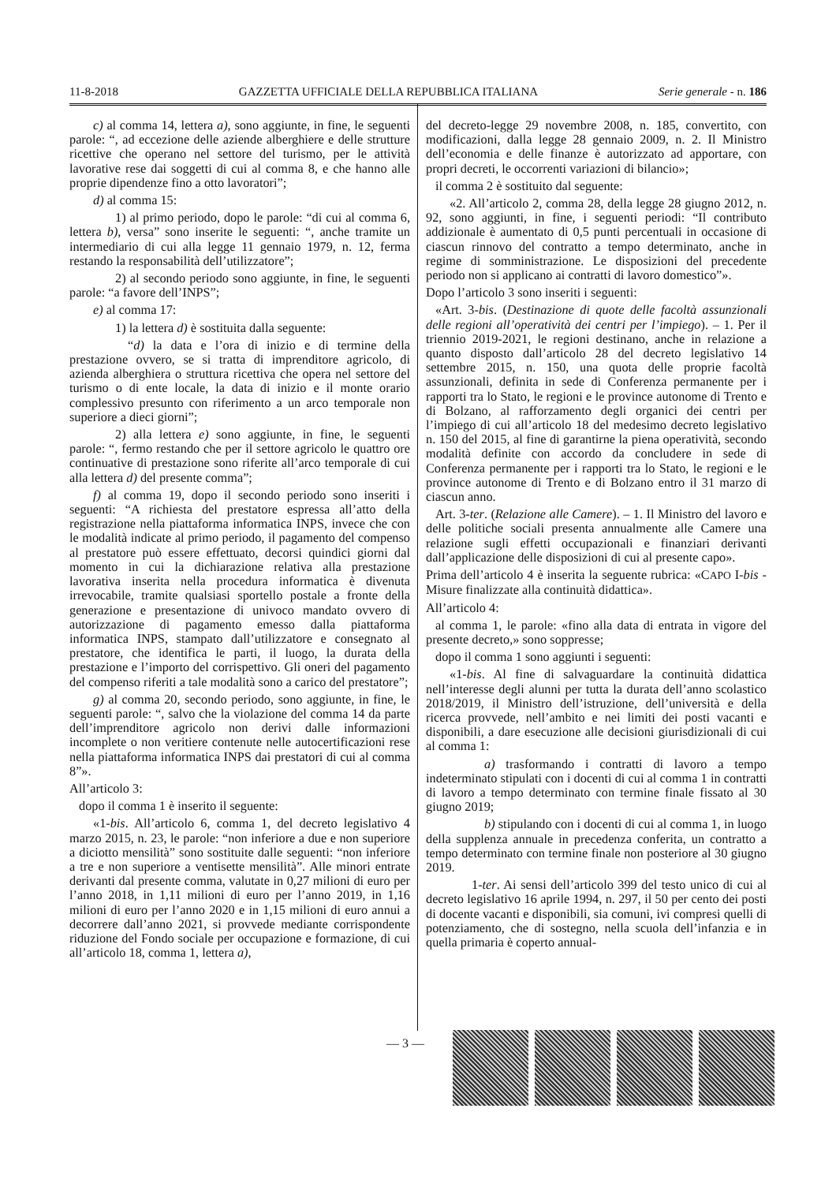11-8-2018 GAZZETTA UFFICIALE DELLA REPUBBLICA ITALIANA Serie generale - n. 186
c) al comma 14, lettera a), sono aggiunte, in fine, le seguenti parole: “, ad eccezione delle aziende alberghiere e delle strutture ricettive che operano nel settore del turismo, per le attività lavorative rese dai soggetti di cui al comma 8, e che hanno alle proprie dipendenze fino a otto lavoratori”;
d) al comma 15:
1) al primo periodo, dopo le parole: “di cui al comma 6, lettera b), versa” sono inserite le seguenti: “, anche tramite un intermediario di cui alla legge 11 gennaio 1979, n. 12, ferma restando la responsabilità dell’utilizzatore”;
2) al secondo periodo sono aggiunte, in fine, le seguenti parole: “a favore dell’INPS”;
e) al comma 17:
1) la lettera d) è sostituita dalla seguente:
“d) la data e l’ora di inizio e di termine della prestazione ovvero, se si tratta di imprenditore agricolo, di azienda alberghiera o struttura ricettiva che opera nel settore del turismo o di ente locale, la data di inizio e il monte orario complessivo presunto con riferimento a un arco temporale non superiore a dieci giorni”;
2) alla lettera e) sono aggiunte, in fine, le seguenti parole: “, fermo restando che per il settore agricolo le quattro ore continuative di prestazione sono riferite all’arco temporale di cui alla lettera d) del presente comma”;
f) al comma 19, dopo il secondo periodo sono inseriti i seguenti: “A richiesta del prestatore espressa all’atto della registrazione nella piattaforma informatica INPS, invece che con le modalità indicate al primo periodo, il pagamento del compenso al prestatore può essere effettuato, decorsi quindici giorni dal momento in cui la dichiarazione relativa alla prestazione lavorativa inserita nella procedura informatica è divenuta irrevocabile, tramite qualsiasi sportello postale a fronte della generazione e presentazione di univoco mandato ovvero di autorizzazione di pagamento emesso dalla piattaforma informatica INPS, stampato dall’utilizzatore e consegnato al prestatore, che identifica le parti, il luogo, la durata della prestazione e l’importo del corrispettivo. Gli oneri del pagamento del compenso riferiti a tale modalità sono a carico del prestatore”;
g) al comma 20, secondo periodo, sono aggiunte, in fine, le seguenti parole: “, salvo che la violazione del comma 14 da parte dell’imprenditore agricolo non derivi dalle informazioni incomplete o non veritiere contenute nelle autocertificazioni rese nella piattaforma informatica INPS dai prestatori di cui al comma 8”».
All’articolo 3:
dopo il comma 1 è inserito il seguente:
«1-bis. All’articolo 6, comma 1, del decreto legislativo 4 marzo 2015, n. 23, le parole: “non inferiore a due e non superiore a diciotto mensilità” sono sostituite dalle seguenti: “non inferiore a tre e non superiore a ventisette mensilità”. Alle minori entrate derivanti dal presente comma, valutate in 0,27 milioni di euro per l’anno 2018, in 1,11 milioni di euro per l’anno 2019, in 1,16 milioni di euro per l’anno 2020 e in 1,15 milioni di euro annui a decorrere dall’anno 2021, si provvede mediante corrispondente riduzione del Fondo sociale per occupazione e formazione, di cui all’articolo 18, comma 1, lettera a),
del decreto-legge 29 novembre 2008, n. 185, convertito, con modificazioni, dalla legge 28 gennaio 2009, n. 2. Il Ministro dell’economia e delle finanze è autorizzato ad apportare, con propri decreti, le occorrenti variazioni di bilancio»;
il comma 2 è sostituito dal seguente:
«2. All’articolo 2, comma 28, della legge 28 giugno 2012, n. 92, sono aggiunti, in fine, i seguenti periodi: “Il contributo addizionale è aumentato di 0,5 punti percentuali in occasione di ciascun rinnovo del contratto a tempo determinato, anche in regime di somministrazione. Le disposizioni del precedente periodo non si applicano ai contratti di lavoro domestico”».
Dopo l’articolo 3 sono inseriti i seguenti:
«Art. 3-bis. (Destinazione di quote delle facoltà assunzionali delle regioni all’operatività dei centri per l’impiego). – 1. Per il triennio 2019-2021, le regioni destinano, anche in relazione a quanto disposto dall’articolo 28 del decreto legislativo 14 settembre 2015, n. 150, una quota delle proprie facoltà assunzionali, definita in sede di Conferenza permanente per i rapporti tra lo Stato, le regioni e le province autonome di Trento e di Bolzano, al rafforzamento degli organici dei centri per l’impiego di cui all’articolo 18 del medesimo decreto legislativo n. 150 del 2015, al fine di garantirne la piena operatività, secondo modalità definite con accordo da concludere in sede di Conferenza permanente per i rapporti tra lo Stato, le regioni e le province autonome di Trento e di Bolzano entro il 31 marzo di ciascun anno.
Art. 3-ter. (Relazione alle Camere). – 1. Il Ministro del lavoro e delle politiche sociali presenta annualmente alle Camere una relazione sugli effetti occupazionali e finanziari derivanti dall’applicazione delle disposizioni di cui al presente capo».
Prima dell’articolo 4 è inserita la seguente rubrica: «CAPO I-bis - Misure finalizzate alla continuità didattica».
All’articolo 4:
al comma 1, le parole: «fino alla data di entrata in vigore del presente decreto,» sono soppresse;
dopo il comma 1 sono aggiunti i seguenti:
«1-bis. Al fine di salvaguardare la continuità didattica nell’interesse degli alunni per tutta la durata dell’anno scolastico 2018/2019, il Ministro dell’istruzione, dell’università e della ricerca provvede, nell’ambito e nei limiti dei posti vacanti e disponibili, a dare esecuzione alle decisioni giurisdizionali di cui al comma 1:
a) trasformando i contratti di lavoro a tempo indeterminato stipulati con i docenti di cui al comma 1 in contratti di lavoro a tempo determinato con termine finale fissato al 30 giugno 2019;
b) stipulando con i docenti di cui al comma 1, in luogo della supplenza annuale in precedenza conferita, un contratto a tempo determinato con termine finale non posteriore al 30 giugno 2019.
1-ter. Ai sensi dell’articolo 399 del testo unico di cui al decreto legislativo 16 aprile 1994, n. 297, il 50 per cento dei posti di docente vacanti e disponibili, sia comuni, ivi compresi quelli di potenziamento, che di sostegno, nella scuola dell’infanzia e in quella primaria è coperto annual-
— 3 —